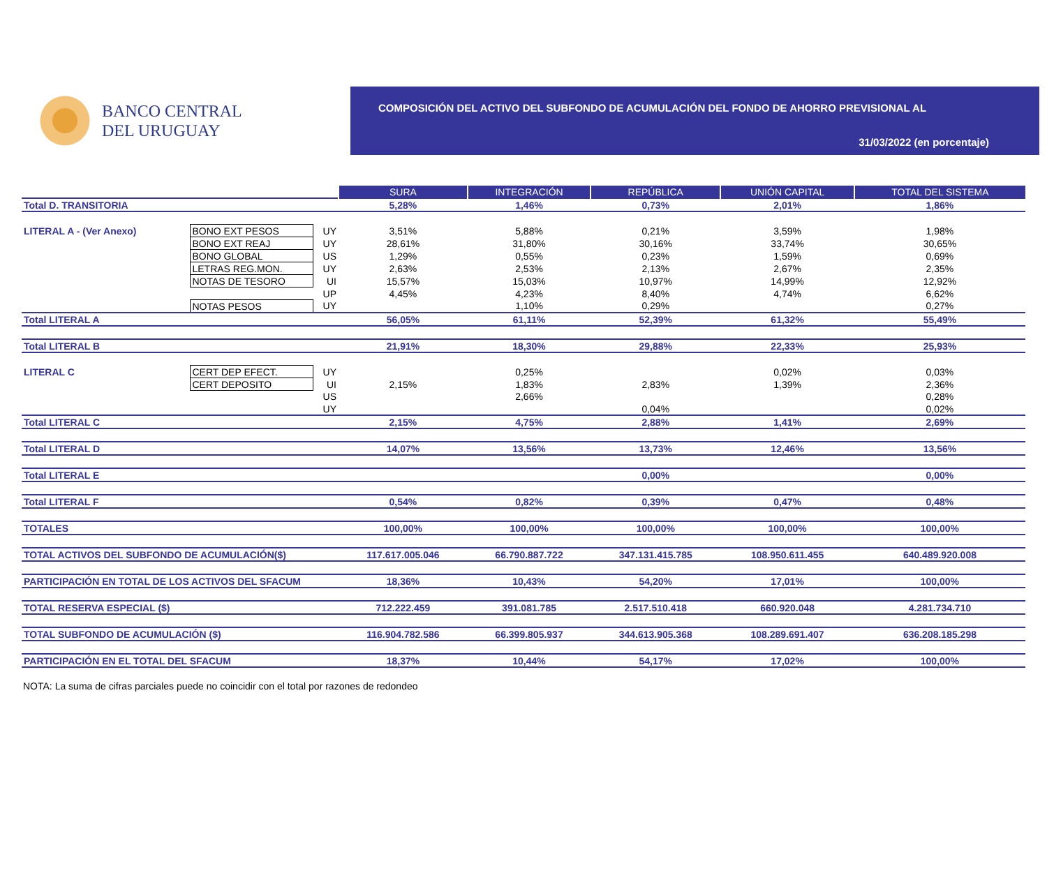BANCO CENTRAL
DEL URUGUAY
COMPOSICIÓN DEL ACTIVO DEL SUBFONDO DE ACUMULACIÓN DEL FONDO DE AHORRO PREVISIONAL AL
31/03/2022 (en porcentaje)
| | | | SURA | INTEGRACIÓN | REPÚBLICA | UNIÓN CAPITAL | TOTAL DEL SISTEMA |
| Total D. TRANSITORIA | | | 5,28% | 1,46% | 0,73% | 2,01% | 1,86% |
| LITERAL A - (Ver Anexo) | BONO EXT PESOS | UY | 3,51% | 5,88% | 0,21% | 3,59% | 1,98% |
| | BONO EXT REAJ | UY | 28,61% | 31,80% | 30,16% | 33,74% | 30,65% |
| | BONO GLOBAL | US | 1,29% | 0,55% | 0,23% | 1,59% | 0,69% |
| | LETRAS REG.MON. | UY | 2,63% | 2,53% | 2,13% | 2,67% | 2,35% |
| | NOTAS DE TESORO | UI | 15,57% | 15,03% | 10,97% | 14,99% | 12,92% |
| | | UP | 4,45% | 4,23% | 8,40% | 4,74% | 6,62% |
| | NOTAS PESOS | UY | | 1,10% | 0,29% | | 0,27% |
| Total LITERAL A | | | 56,05% | 61,11% | 52,39% | 61,32% | 55,49% |
| Total LITERAL B | | | 21,91% | 18,30% | 29,88% | 22,33% | 25,93% |
| LITERAL C | CERT DEP EFECT. | UY | | 0,25% | | 0,02% | 0,03% |
| | CERT DEPOSITO | UI | 2,15% | 1,83% | 2,83% | 1,39% | 2,36% |
| | | US | | 2,66% | | | 0,28% |
| | | UY | | | 0,04% | | 0,02% |
| Total LITERAL C | | | 2,15% | 4,75% | 2,88% | 1,41% | 2,69% |
| Total LITERAL D | | | 14,07% | 13,56% | 13,73% | 12,46% | 13,56% |
| Total LITERAL E | | | | | 0,00% | | 0,00% |
| Total LITERAL F | | | 0,54% | 0,82% | 0,39% | 0,47% | 0,48% |
| TOTALES | | | 100,00% | 100,00% | 100,00% | 100,00% | 100,00% |
| TOTAL ACTIVOS DEL SUBFONDO DE ACUMULACIÓN($) | | | 117.617.005.046 | 66.790.887.722 | 347.131.415.785 | 108.950.611.455 | 640.489.920.008 |
| PARTICIPACIÓN EN TOTAL DE LOS ACTIVOS DEL SFACUM | | | 18,36% | 10,43% | 54,20% | 17,01% | 100,00% |
| TOTAL RESERVA ESPECIAL ($) | | | 712.222.459 | 391.081.785 | 2.517.510.418 | 660.920.048 | 4.281.734.710 |
| TOTAL SUBFONDO DE ACUMULACIÓN ($) | | | 116.904.782.586 | 66.399.805.937 | 344.613.905.368 | 108.289.691.407 | 636.208.185.298 |
| PARTICIPACIÓN EN EL TOTAL DEL SFACUM | | | 18,37% | 10,44% | 54,17% | 17,02% | 100,00% |
NOTA: La suma de cifras parciales puede no coincidir con el total por razones de redondeo